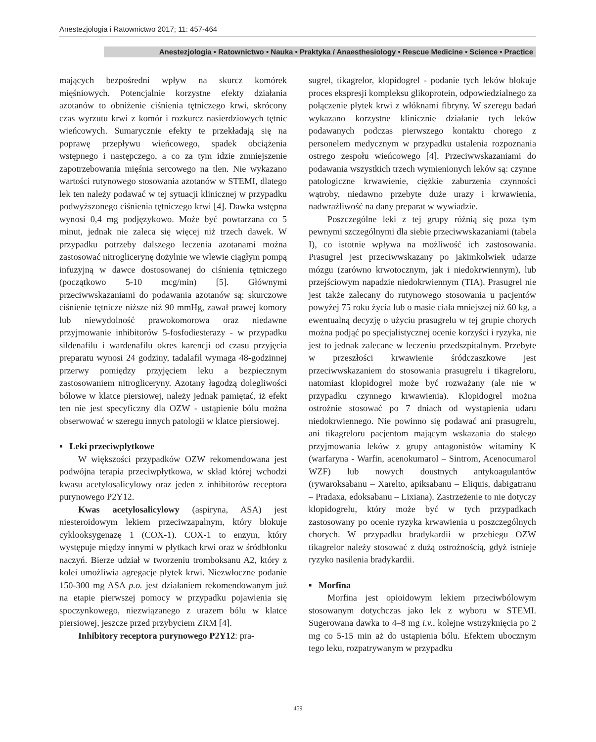Anestezjologia i Ratownictwo 2017; 11: 457-464
Anestezjologia • Ratownictwo • Nauka • Praktyka / Anaesthesiology • Rescue Medicine • Science • Practice
mających bezpośredni wpływ na skurcz komórek mięśniowych. Potencjalnie korzystne efekty działania azotanów to obniżenie ciśnienia tętniczego krwi, skrócony czas wyrzutu krwi z komór i rozkurcz nasierdziowych tętnic wieńcowych. Sumarycznie efekty te przekładają się na poprawę przepływu wieńcowego, spadek obciążenia wstępnego i następczego, a co za tym idzie zmniejszenie zapotrzebowania mięśnia sercowego na tlen. Nie wykazano wartości rutynowego stosowania azotanów w STEMI, dlatego lek ten należy podawać w tej sytuacji klinicznej w przypadku podwyższonego ciśnienia tętniczego krwi [4]. Dawka wstępna wynosi 0,4 mg podjęzykowo. Może być powtarzana co 5 minut, jednak nie zaleca się więcej niż trzech dawek. W przypadku potrzeby dalszego leczenia azotanami można zastosować nitroglicerynę dożylnie we wlewie ciągłym pompą infuzyjną w dawce dostosowanej do ciśnienia tętniczego (początkowo 5-10 mcg/min) [5]. Głównymi przeciwwskazaniami do podawania azotanów są: skurczowe ciśnienie tętnicze niższe niż 90 mmHg, zawał prawej komory lub niewydolność prawokomorowa oraz niedawne przyjmowanie inhibitorów 5-fosfodiesterazy - w przypadku sildenafilu i wardenafilu okres karencji od czasu przyjęcia preparatu wynosi 24 godziny, tadalafil wymaga 48-godzinnej przerwy pomiędzy przyjęciem leku a bezpiecznym zastosowaniem nitrogliceryny. Azotany łagodzą dolegliwości bólowe w klatce piersiowej, należy jednak pamiętać, iż efekt ten nie jest specyficzny dla OZW - ustąpienie bólu można obserwować w szeregu innych patologii w klatce piersiowej.
▪ Leki przeciwpłytkowe
W większości przypadków OZW rekomendowana jest podwójna terapia przeciwpłytkowa, w skład której wchodzi kwasu acetylosalicylowy oraz jeden z inhibitorów receptora purynowego P2Y12.
Kwas acetylosalicylowy (aspiryna, ASA) jest niesteroidowym lekiem przeciwzapalnym, który blokuje cyklooksygenazę 1 (COX-1). COX-1 to enzym, który występuje między innymi w płytkach krwi oraz w śródbłonku naczyń. Bierze udział w tworzeniu tromboksanu A2, który z kolei umożliwia agregacje płytek krwi. Niezwłoczne podanie 150-300 mg ASA p.o. jest działaniem rekomendowanym już na etapie pierwszej pomocy w przypadku pojawienia się spoczynkowego, niezwiązanego z urazem bólu w klatce piersiowej, jeszcze przed przybyciem ZRM [4].
Inhibitory receptora purynowego P2Y12: pra-
sugrel, tikagrelor, klopidogrel - podanie tych leków blokuje proces ekspresji kompleksu glikoprotein, odpowiedzialnego za połączenie płytek krwi z włóknami fibryny. W szeregu badań wykazano korzystne klinicznie działanie tych leków podawanych podczas pierwszego kontaktu chorego z personelem medycznym w przypadku ustalenia rozpoznania ostrego zespołu wieńcowego [4]. Przeciwwskazaniami do podawania wszystkich trzech wymienionych leków są: czynne patologiczne krwawienie, ciężkie zaburzenia czynności wątroby, niedawno przebyte duże urazy i krwawienia, nadwrażliwość na dany preparat w wywiadzie.
Poszczególne leki z tej grupy różnią się poza tym pewnymi szczególnymi dla siebie przeciwwskazaniami (tabela I), co istotnie wpływa na możliwość ich zastosowania. Prasugrel jest przeciwwskazany po jakimkolwiek udarze mózgu (zarówno krwotocznym, jak i niedokrwiennym), lub przejściowym napadzie niedokrwiennym (TIA). Prasugrel nie jest także zalecany do rutynowego stosowania u pacjentów powyżej 75 roku życia lub o masie ciała mniejszej niż 60 kg, a ewentualną decyzję o użyciu prasugrelu w tej grupie chorych można podjąć po specjalistycznej ocenie korzyści i ryzyka, nie jest to jednak zalecane w leczeniu przedszpitalnym. Przebyte w przeszłości krwawienie śródczaszkowe jest przeciwwskazaniem do stosowania prasugrelu i tikagreloru, natomiast klopidogrel może być rozważany (ale nie w przypadku czynnego krwawienia). Klopidogrel można ostrożnie stosować po 7 dniach od wystąpienia udaru niedokrwiennego. Nie powinno się podawać ani prasugrelu, ani tikagreloru pacjentom mającym wskazania do stałego przyjmowania leków z grupy antagonistów witaminy K (warfaryna - Warfin, acenokumarol – Sintrom, Acenocumarol WZF) lub nowych doustnych antykoagulantów (rywaroksabanu – Xarelto, apiksabanu – Eliquis, dabigatranu – Pradaxa, edoksabanu – Lixiana). Zastrzeżenie to nie dotyczy klopidogrelu, który może być w tych przypadkach zastosowany po ocenie ryzyka krwawienia u poszczególnych chorych. W przypadku bradykardii w przebiegu OZW tikagrelor należy stosować z dużą ostrożnością, gdyż istnieje ryzyko nasilenia bradykardii.
▪ Morfina
Morfina jest opioidowym lekiem przeciwbólowym stosowanym dotychczas jako lek z wyboru w STEMI. Sugerowana dawka to 4–8 mg i.v., kolejne wstrzyknięcia po 2 mg co 5-15 min aż do ustąpienia bólu. Efektem ubocznym tego leku, rozpatrywanym w przypadku
459